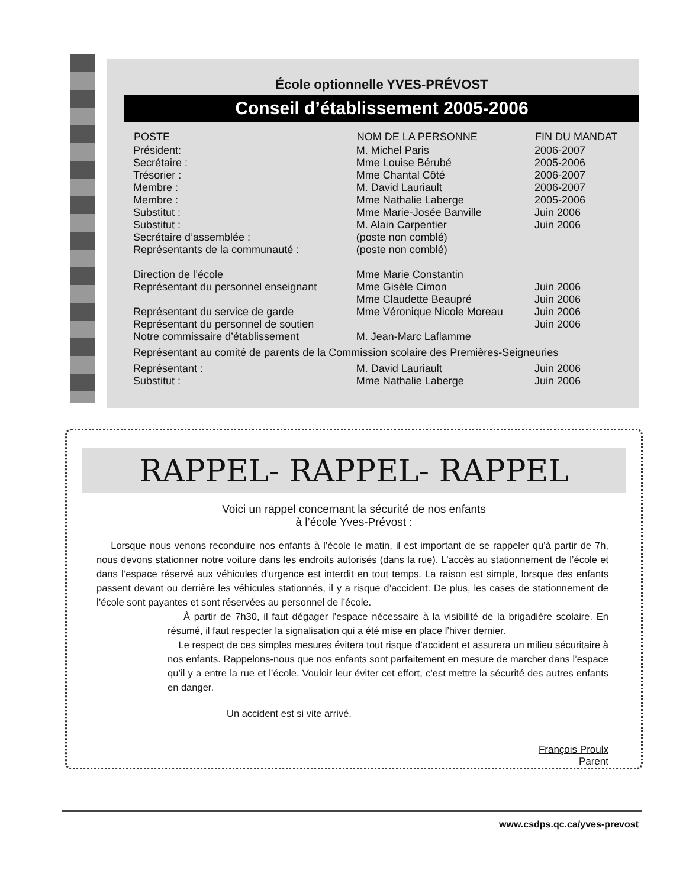École optionnelle YVES-PRÉVOST
Conseil d’établissement 2005-2006
| POSTE | NOM DE LA PERSONNE | FIN DU MANDAT |
| --- | --- | --- |
| Président: | M. Michel Paris | 2006-2007 |
| Secrétaire : | Mme Louise Bérubé | 2005-2006 |
| Trésorier : | Mme Chantal Côté | 2006-2007 |
| Membre : | M. David Lauriault | 2006-2007 |
| Membre : | Mme Nathalie Laberge | 2005-2006 |
| Substitut : | Mme Marie-Josée Banville | Juin 2006 |
| Substitut : | M. Alain Carpentier | Juin 2006 |
| Secrétaire d’assemblée : | (poste non comblé) | |
| Représentants de la communauté : | (poste non comblé) | |
| Direction de l’école | Mme Marie Constantin | |
| Représentant du personnel enseignant | Mme Gisèle Cimon | Juin 2006 |
| | Mme Claudette Beaupré | Juin 2006 |
| Représentant du service de garde | Mme Véronique Nicole Moreau | Juin 2006 |
| Représentant du personnel de soutien | | Juin 2006 |
| Notre commissaire d’établissement | M. Jean-Marc Laflamme | |
| Représentant au comité de parents de la Commission scolaire des Premières-Seigneuries | | |
| Représentant : | M. David Lauriault | Juin 2006 |
| Substitut : | Mme Nathalie Laberge | Juin 2006 |
RAPPEL- RAPPEL- RAPPEL
Voici un rappel concernant la sécurité de nos enfants
à l’école Yves-Prévost :
Lorsque nous venons reconduire nos enfants à l’école le matin, il est important de se rappeler qu’à partir de 7h, nous devons stationner notre voiture dans les endroits autorisés (dans la rue). L’accès au stationnement de l’école et dans l’espace réservé aux véhicules d’urgence est interdit en tout temps. La raison est simple, lorsque des enfants passent devant ou derrière les véhicules stationnés, il y a risque d’accident. De plus, les cases de stationnement de l’école sont payantes et sont réservées au personnel de l’école.
À partir de 7h30, il faut dégager l’espace nécessaire à la visibilité de la brigadière scolaire. En résumé, il faut respecter la signalisation qui a été mise en place l’hiver dernier.
Le respect de ces simples mesures évitera tout risque d’accident et assurera un milieu sécuritaire à nos enfants. Rappelons-nous que nos enfants sont parfaitement en mesure de marcher dans l’espace qu’il y a entre la rue et l’école. Vouloir leur éviter cet effort, c’est mettre la sécurité des autres enfants en danger.
Un accident est si vite arrivé.
François Proulx
Parent
www.csdps.qc.ca/yves-prevost